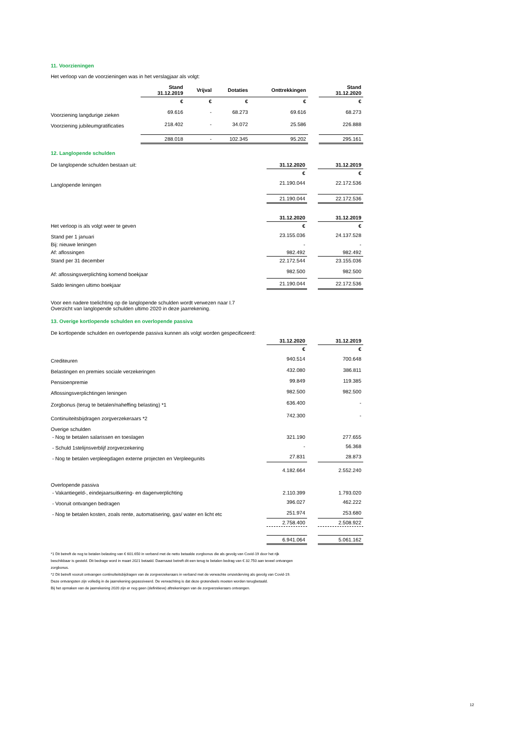11. Voorzieningen
Het verloop van de voorzieningen was in het verslagjaar als volgt:
| | Stand 31.12.2019 | Vrijval | Dotaties | Onttrekkingen | | Stand 31.12.2020 |
| | € | € | € | € | | € |
| Voorziening langdurige zieken | 69.616 | - | 68.273 | 69.616 | | 68.273 |
| Voorziening jubileumgratificaties | 218.402 | - | 34.072 | 25.586 | | 226.888 |
| | 288.018 | - | 102.345 | 95.202 | | 295.161 |
12. Langlopende schulden
| De langlopende schulden bestaan uit: | 31.12.2020 | | 31.12.2019 |
| | € | | € |
| Langlopende leningen | 21.190.044 | | 22.172.536 |
| | 21.190.044 | | 22.172.536 |
| | 31.12.2020 | | 31.12.2019 |
| Het verloop is als volgt weer te geven | € | | € |
| Stand per 1 januari | 23.155.036 | | 24.137.528 |
| Bij: nieuwe leningen | - | | - |
| Af: aflossingen | 982.492 | | 982.492 |
| Stand per 31 december | 22.172.544 | | 23.155.036 |
| Af: aflossingsverplichting komend boekjaar | 982.500 | | 982.500 |
| Saldo leningen ultimo boekjaar | 21.190.044 | | 22.172.536 |
Voor een nadere toelichting op de langlopende schulden wordt verwezen naar I.7
Overzicht van langlopende schulden ultimo 2020 in deze jaarrekening.
13. Overige kortlopende schulden en overlopende passiva
| De kortlopende schulden en overlopende passiva kunnen als volgt worden gespecificeerd: | | | |
| | 31.12.2020 | | 31.12.2019 |
| | € | | € |
| Crediteuren | 940.514 | | 700.648 |
| Belastingen en premies sociale verzekeringen | 432.080 | | 386.811 |
| Pensioenpremie | 99.849 | | 119.385 |
| Aflossingsverplichtingen leningen | 982.500 | | 982.500 |
| Zorgbonus (terug te betalen/naheffing belasting) *1 | 636.400 | | - |
| Continuiteitsbijdragen zorgverzekeraars *2 | 742.300 | | - |
| Overige schulden | | | |
| - Nog te betalen salarissen en toeslagen | 321.190 | | 277.655 |
| - Schuld 1stelijnsverblijf zorgverzekering | - | | 56.368 |
| - Nog te betalen verpleegdagen externe projecten en Verpleegunits | 27.831 | | 28.873 |
| | 4.182.664 | | 2.552.240 |
| Overlopende passiva | | | |
| - Vakantiegeld-, eindejaarsuitkering- en dagenverplichting | 2.110.399 | | 1.793.020 |
| - Vooruit ontvangen bedragen | 396.027 | | 462.222 |
| - Nog te betalen kosten, zoals rente, automatisering, gas/ water en licht etc | 251.974 | | 253.680 |
| | 2.758.400 | | 2.508.922 |
| | 6.941.064 | | 5.061.162 |
*1 Dit betreft de nog te betalen belasting van € 601.650 in verband met de netto betaalde zorgbonus die als gevolg van Covid-19 door het rijk
beschikbaar is gesteld. Dit bedrage word in maart 2021 betaald. Daarnaast betreft dit een terug te betalen bedrag van € 32.750 aan teveel ontvangen
zorgbonus.
*2 Dit betreft vooruit ontvangen continuïteitsbijdragen van de zorgverzekeraars in verband met de verwachte omzetderving als gevolg van Covid-19.
Deze ontvangsten zijn volledig in de jaarrekening gepassiveerd. De verwachting is dat deze grotendeels moeten worden terugbetaald.
Bij het opmaken van de jaarrekening 2020 zijn er nog geen (definitieve) aftrekeningen van de zorgverzekeraars ontvangen.
12